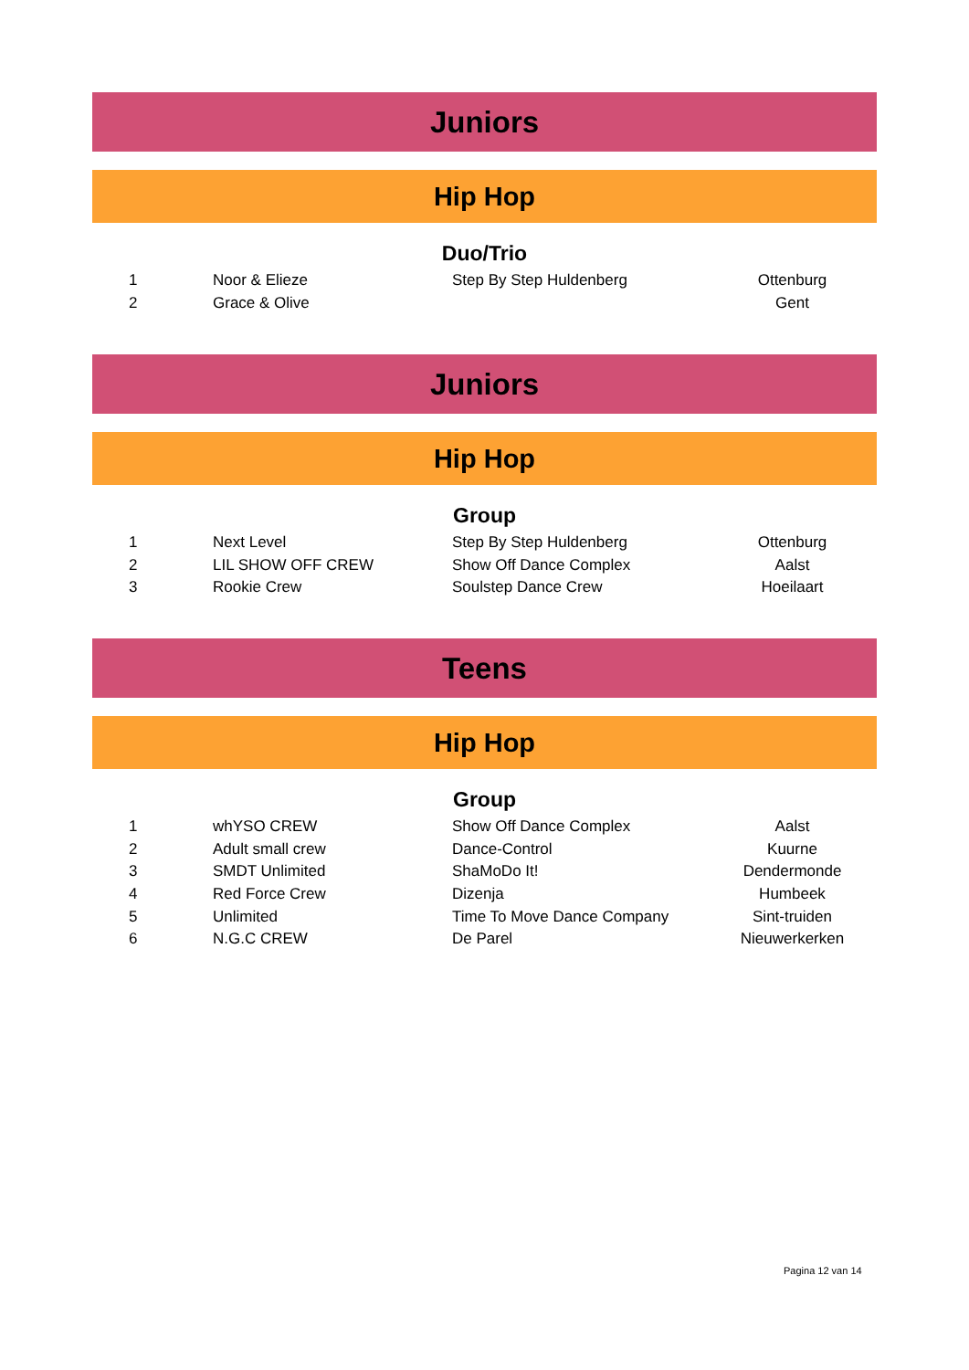Juniors
Hip Hop
Duo/Trio
| 1 | Noor & Elieze | Step By Step Huldenberg | Ottenburg |
| 2 | Grace & Olive | | Gent |
Juniors
Hip Hop
Group
| 1 | Next Level | Step By Step Huldenberg | Ottenburg |
| 2 | LIL SHOW OFF CREW | Show Off Dance Complex | Aalst |
| 3 | Rookie Crew | Soulstep Dance Crew | Hoeilaart |
Teens
Hip Hop
Group
| 1 | whYSO CREW | Show Off Dance Complex | Aalst |
| 2 | Adult small crew | Dance-Control | Kuurne |
| 3 | SMDT Unlimited | ShaMoDo It! | Dendermonde |
| 4 | Red Force Crew | Dizenja | Humbeek |
| 5 | Unlimited | Time To Move Dance Company | Sint-truiden |
| 6 | N.G.C CREW | De Parel | Nieuwerkerken |
Pagina 12 van 14